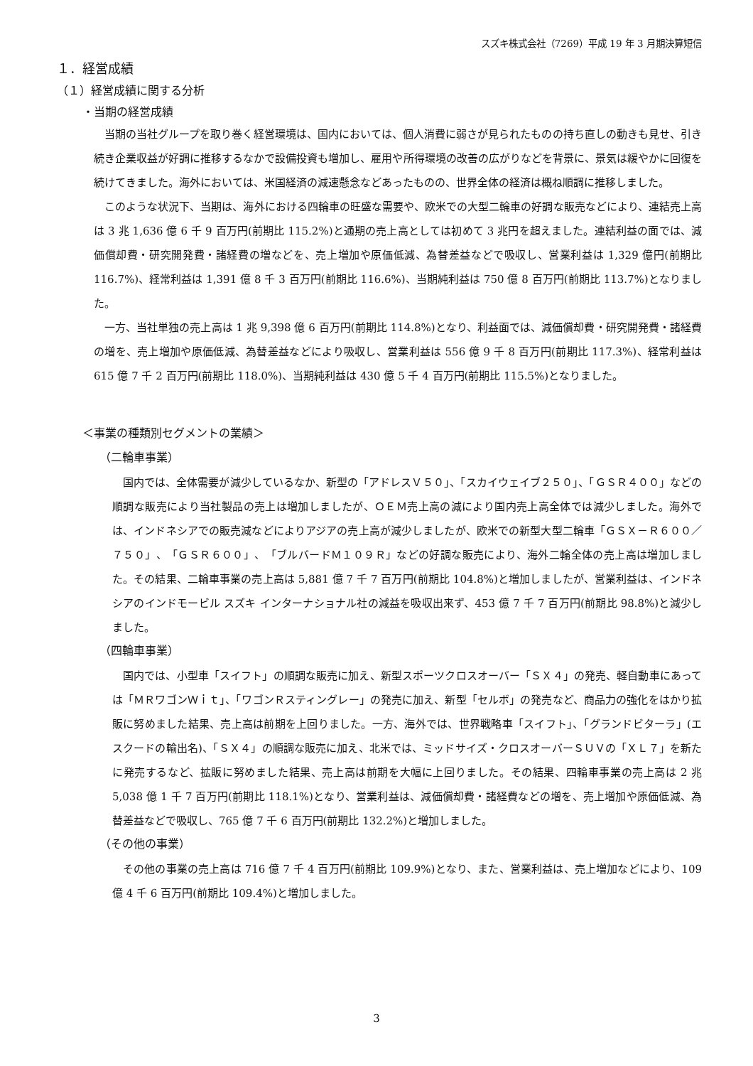スズキ株式会社（7269）平成 19 年 3 月期決算短信
１．経営成績
（１）経営成績に関する分析
・当期の経営成績
当期の当社グループを取り巻く経営環境は、国内においては、個人消費に弱さが見られたものの持ち直しの動きも見せ、引き続き企業収益が好調に推移するなかで設備投資も増加し、雇用や所得環境の改善の広がりなどを背景に、景気は緩やかに回復を続けてきました。海外においては、米国経済の減速懸念などあったものの、世界全体の経済は概ね順調に推移しました。
このような状況下、当期は、海外における四輪車の旺盛な需要や、欧米での大型二輪車の好調な販売などにより、連結売上高は 3 兆 1,636 億 6 千 9 百万円(前期比 115.2%)と通期の売上高としては初めて 3 兆円を超えました。連結利益の面では、減価償却費・研究開発費・諸経費の増などを、売上増加や原価低減、為替差益などで吸収し、営業利益は 1,329 億円(前期比 116.7%)、経常利益は 1,391 億 8 千 3 百万円(前期比 116.6%)、当期純利益は 750 億 8 百万円(前期比 113.7%)となりました。
一方、当社単独の売上高は 1 兆 9,398 億 6 百万円(前期比 114.8%)となり、利益面では、減価償却費・研究開発費・諸経費の増を、売上増加や原価低減、為替差益などにより吸収し、営業利益は 556 億 9 千 8 百万円(前期比 117.3%)、経常利益は 615 億 7 千 2 百万円(前期比 118.0%)、当期純利益は 430 億 5 千 4 百万円(前期比 115.5%)となりました。
＜事業の種類別セグメントの業績＞
（二輪車事業）
国内では、全体需要が減少しているなか、新型の「アドレスＶ５０」、「スカイウェイブ２５０」、「ＧＳＲ４００」などの順調な販売により当社製品の売上は増加しましたが、ＯＥＭ売上高の減により国内売上高全体では減少しました。海外では、インドネシアでの販売減などによりアジアの売上高が減少しましたが、欧米での新型大型二輪車「ＧＳＸ－Ｒ６００／７５０」、「ＧＳＲ６００」、「ブルバードＭ１０９Ｒ」などの好調な販売により、海外二輪全体の売上高は増加しました。その結果、二輪車事業の売上高は 5,881 億 7 千 7 百万円(前期比 104.8%)と増加しましたが、営業利益は、インドネシアのインドモービル スズキ インターナショナル社の減益を吸収出来ず、453 億 7 千 7 百万円(前期比 98.8%)と減少しました。
（四輪車事業）
国内では、小型車「スイフト」の順調な販売に加え、新型スポーツクロスオーバー「ＳＸ４」の発売、軽自動車にあっては「ＭＲワゴンＷｉｔ」、「ワゴンＲスティングレー」の発売に加え、新型「セルボ」の発売など、商品力の強化をはかり拡販に努めました結果、売上高は前期を上回りました。一方、海外では、世界戦略車「スイフト」、「グランドビターラ」(エスクードの輸出名)、「ＳＸ４」の順調な販売に加え、北米では、ミッドサイズ・クロスオーバーＳＵＶの「ＸＬ７」を新たに発売するなど、拡販に努めました結果、売上高は前期を大幅に上回りました。その結果、四輪車事業の売上高は 2 兆 5,038 億 1 千 7 百万円(前期比 118.1%)となり、営業利益は、減価償却費・諸経費などの増を、売上増加や原価低減、為替差益などで吸収し、765 億 7 千 6 百万円(前期比 132.2%)と増加しました。
（その他の事業）
その他の事業の売上高は 716 億 7 千 4 百万円(前期比 109.9%)となり、また、営業利益は、売上増加などにより、109 億 4 千 6 百万円(前期比 109.4%)と増加しました。
3